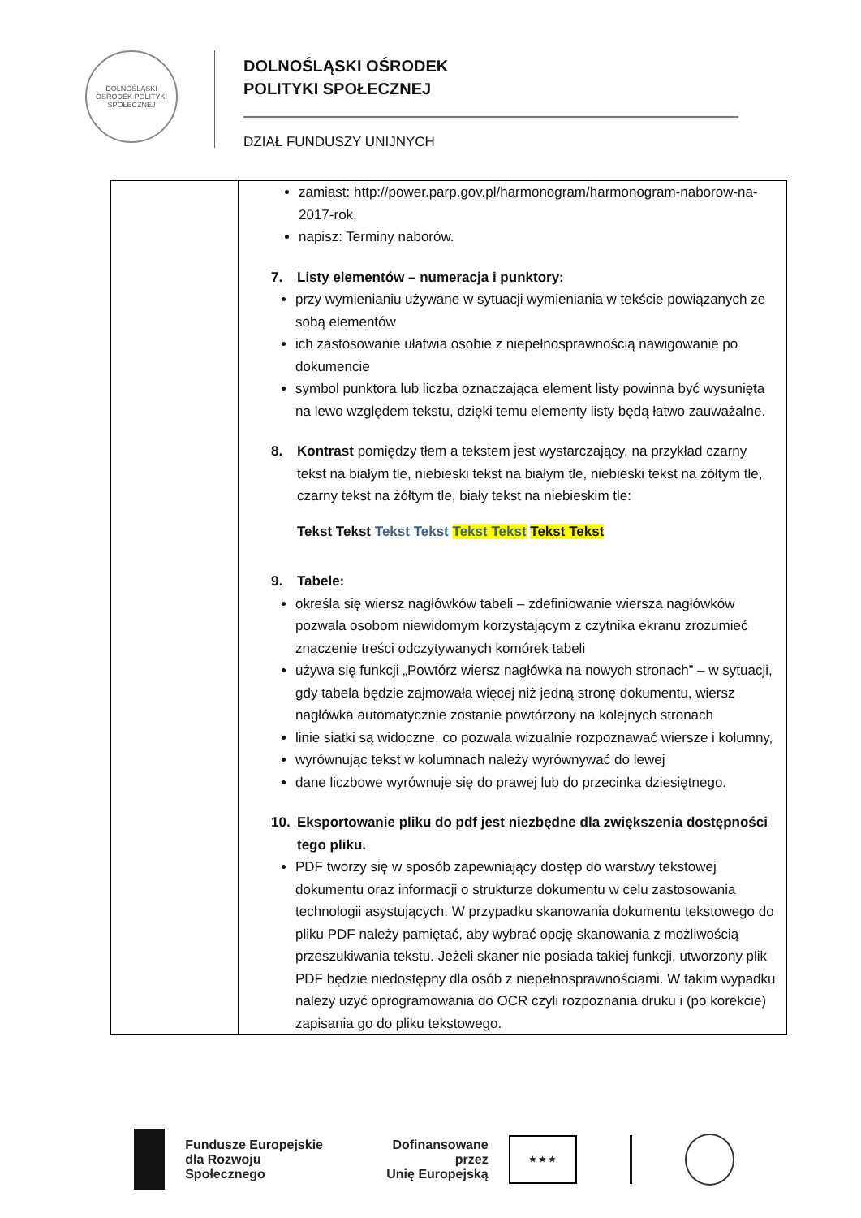DOLNOŚLĄSKI OŚRODEK POLITYKI SPOŁECZNEJ
DOLNOŚLĄSKI OŚRODEK
POLITYKI SPOŁECZNEJ
DZIAŁ FUNDUSZY UNIJNYCH
| | zamiast: http://power.parp.gov.pl/harmonogram/harmonogram-naborow-na-2017-rok, napisz: Terminy naborów. 7. Listy elementów – numeracja i punktory: przy wymienianiu używane w sytuacji wymieniania w tekście powiązanych ze sobą elementów ich zastosowanie ułatwia osobie z niepełnosprawnością nawigowanie po dokumencie symbol punktora lub liczba oznaczająca element listy powinna być wysunięta na lewo względem tekstu, dzięki temu elementy listy będą łatwo zauważalne. 8. Kontrast pomiędzy tłem a tekstem jest wystarczający, na przykład czarny tekst na białym tle, niebieski tekst na białym tle, niebieski tekst na żółtym tle, czarny tekst na żółtym tle, biały tekst na niebieskim tle: Tekst Tekst Tekst Tekst Tekst Tekst Tekst Tekst 9. Tabele: określa się wiersz nagłówków tabeli – zdefiniowanie wiersza nagłówków pozwala osobom niewidomym korzystającym z czytnika ekranu zrozumieć znaczenie treści odczytywanych komórek tabeli używa się funkcji „Powtórz wiersz nagłówka na nowych stronach” – w sytuacji, gdy tabela będzie zajmowała więcej niż jedną stronę dokumentu, wiersz nagłówka automatycznie zostanie powtórzony na kolejnych stronach linie siatki są widoczne, co pozwala wizualnie rozpoznawać wiersze i kolumny, wyrównując tekst w kolumnach należy wyrównywać do lewej dane liczbowe wyrównuje się do prawej lub do przecinka dziesiętnego. 10. Eksportowanie pliku do pdf jest niezbędne dla zwiększenia dostępności tego pliku. PDF tworzy się w sposób zapewniający dostęp do warstwy tekstowej dokumentu oraz informacji o strukturze dokumentu w celu zastosowania technologii asystujących. W przypadku skanowania dokumentu tekstowego do pliku PDF należy pamiętać, aby wybrać opcję skanowania z możliwością przeszukiwania tekstu. Jeżeli skaner nie posiada takiej funkcji, utworzony plik PDF będzie niedostępny dla osób z niepełnosprawnościami. W takim wypadku należy użyć oprogramowania do OCR czyli rozpoznania druku i (po korekcie) zapisania go do pliku tekstowego. |
Fundusze Europejskie
dla Rozwoju Społecznego
Dofinansowane przez
Unię Europejską
★ ★ ★